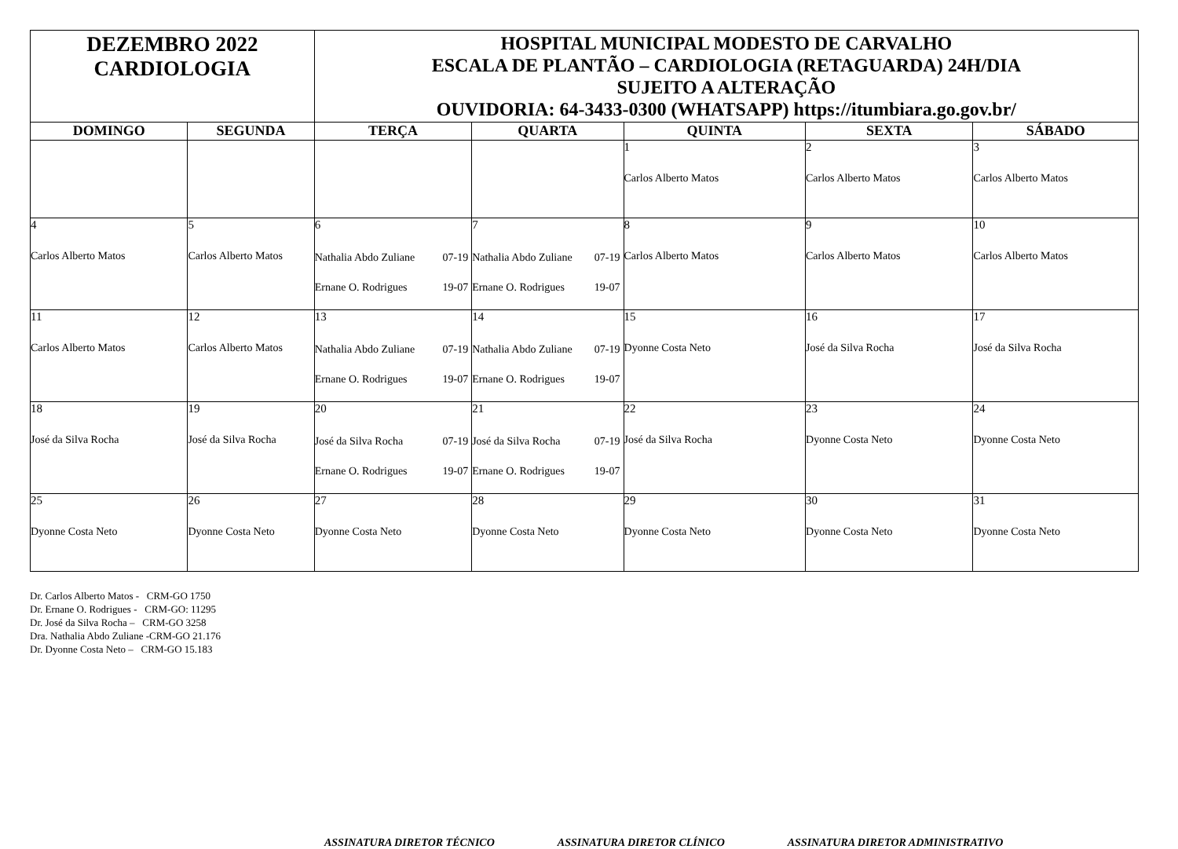| DEZEMBRO 2022 CARDIOLOGIA | | HOSPITAL MUNICIPAL MODESTO DE CARVALHO ESCALA DE PLANTÃO – CARDIOLOGIA (RETAGUARDA) 24H/DIA SUJEITO A ALTERAÇÃO OUVIDORIA: 64-3433-0300 (WHATSAPP) https://itumbiara.go.gov.br/ | | | | |
| DOMINGO | SEGUNDA | TERÇA | QUARTA | QUINTA | SEXTA | SÁBADO |
| | | | | 1 Carlos Alberto Matos | 2 Carlos Alberto Matos | 3 Carlos Alberto Matos |
| 4 Carlos Alberto Matos | 5 Carlos Alberto Matos | 6 Nathalia Abdo Zuliane 07-19 Ernane O. Rodrigues 19-07 | 7 Nathalia Abdo Zuliane 07-19 Ernane O. Rodrigues 19-07 | 8 Carlos Alberto Matos | 9 Carlos Alberto Matos | 10 Carlos Alberto Matos |
| 11 Carlos Alberto Matos | 12 Carlos Alberto Matos | 13 Nathalia Abdo Zuliane 07-19 Ernane O. Rodrigues 19-07 | 14 Nathalia Abdo Zuliane 07-19 Ernane O. Rodrigues 19-07 | 15 Dyonne Costa Neto | 16 José da Silva Rocha | 17 José da Silva Rocha |
| 18 José da Silva Rocha | 19 José da Silva Rocha | 20 José da Silva Rocha 07-19 Ernane O. Rodrigues 19-07 | 21 José da Silva Rocha 07-19 Ernane O. Rodrigues 19-07 | 22 José da Silva Rocha | 23 Dyonne Costa Neto | 24 Dyonne Costa Neto |
| 25 Dyonne Costa Neto | 26 Dyonne Costa Neto | 27 Dyonne Costa Neto | 28 Dyonne Costa Neto | 29 Dyonne Costa Neto | 30 Dyonne Costa Neto | 31 Dyonne Costa Neto |
Dr. Carlos Alberto Matos - CRM-GO 1750
Dr. Ernane O. Rodrigues - CRM-GO: 11295
Dr. José da Silva Rocha – CRM-GO 3258
Dra. Nathalia Abdo Zuliane -CRM-GO 21.176
Dr. Dyonne Costa Neto – CRM-GO 15.183
ASSINATURA DIRETOR TÉCNICO ASSINATURA DIRETOR CLÍNICO ASSINATURA DIRETOR ADMINISTRATIVO